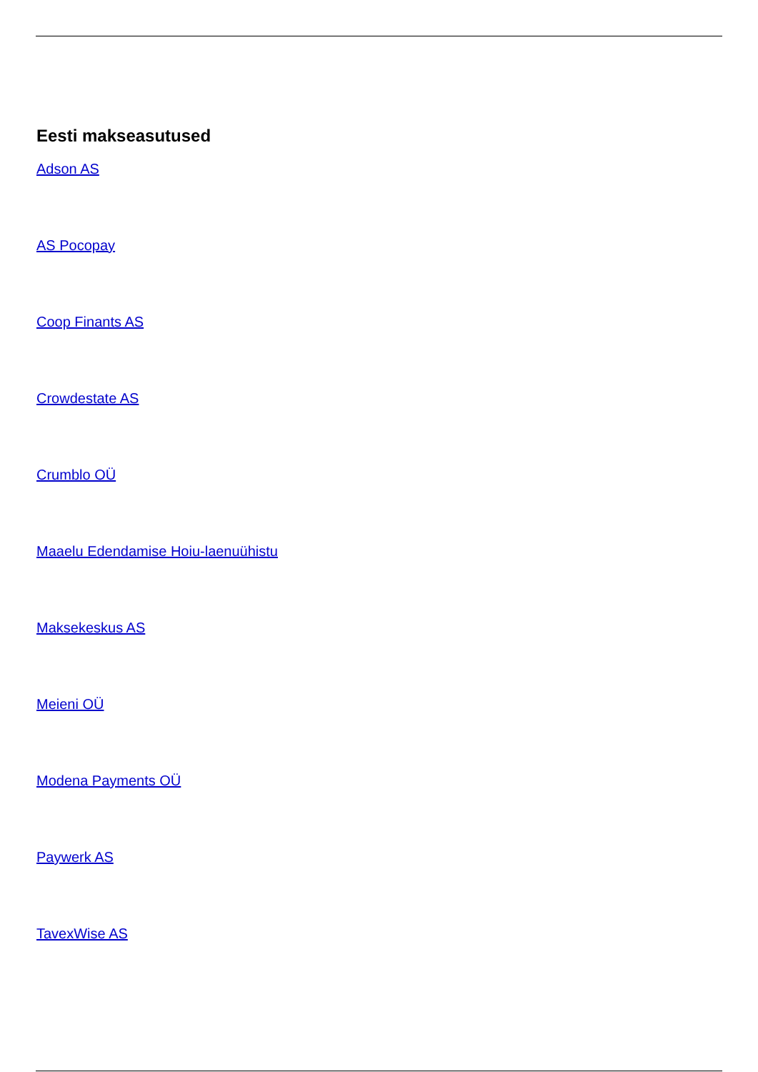Eesti makseasutused
Adson AS
AS Pocopay
Coop Finants AS
Crowdestate AS
Crumblo OÜ
Maaelu Edendamise Hoiu-laenuühistu
Maksekeskus AS
Meieni OÜ
Modena Payments OÜ
Paywerk AS
TavexWise AS